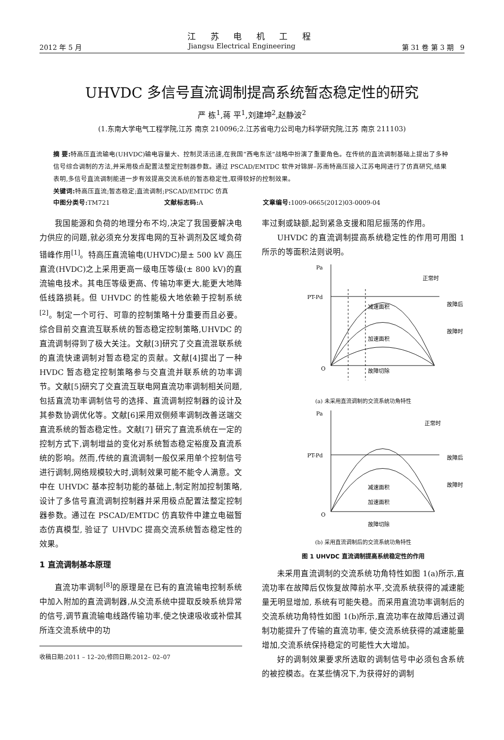江 苏 电 机 工 程
2012 年 5 月 Jiangsu Electrical Engineering 第 31 卷 第 3 期 9
UHVDC 多信号直流调制提高系统暂态稳定性的研究
严 栋<sup>1</sup>,蒋 平<sup>1</sup>,刘建坤<sup>2</sup>,赵静波<sup>2</sup>
(1.东南大学电气工程学院,江苏 南京 210096;2.江苏省电力公司电力科学研究院,江苏 南京 211103)
摘 要: 特高压直流输电(UHVDC)输电容量大、控制灵活迅速,在我国“西电东送”战略中扮演了重要角色。在传统的直流调制基础上提出了多种信号综合调制的方法,并采用极点配置法整定控制器参数。通过 PSCAD/EMTDC 软件对锦屏–苏南特高压接入江苏电网进行了仿真研究,结果表明,多信号直流调制能进一步有效提高交流系统的暂态稳定性,取得较好的控制效果。
关键词: 特高压直流;暂态稳定;直流调制;PSCAD/EMTDC 仿真
中图分类号: TM721 文献标志码: A 文章编号: 1009-0665(2012)03-0009-04
我国能源和负荷的地理分布不均,决定了我国要解决电力供应的问题,就必须充分发挥电网的互补调剂及区域负荷错峰作用<sup>[1]</sup>。特高压直流输电(UHVDC)是± 500 kV 高压直流(HVDC)之上采用更高一级电压等级(± 800 kV)的直流输电技术。其电压等级更高、传输功率更大,能更大地降低线路损耗。但 UHVDC 的性能极大地依赖于控制系统<sup>[2]</sup>。制定一个可行、可靠的控制策略十分重要而且必要。综合目前交直流互联系统的暂态稳定控制策略,UHVDC 的直流调制得到了极大关注。文献[3]研究了交直流混联系统的直流快速调制对暂态稳定的贡献。文献[4]提出了一种 HVDC 暂态稳定控制策略参与交直流并联系统的功率调节。文献[5]研究了交直流互联电网直流功率调制相关问题,包括直流功率调制信号的选择、直流调制控制器的设计及其参数协调优化等。文献[6]采用双侧频率调制改善送端交直流系统的暂态稳定性。文献[7] 研究了直流系统在一定的控制方式下,调制增益的变化对系统暂态稳定裕度及直流系统的影响。然而,传统的直流调制一般仅采用单个控制信号进行调制,网络规模较大时,调制效果可能不能令人满意。文中在 UHVDC 基本控制功能的基础上,制定附加控制策略,设计了多信号直流调制控制器并采用极点配置法整定控制器参数。通过在 PSCAD/EMTDC 仿真软件中建立电磁暂态仿真模型, 验证了 UHVDC 提高交流系统暂态稳定性的效果。
1 直流调制基本原理
直流功率调制<sup>[8]</sup>的原理是在已有的直流输电控制系统中加入附加的直流调制器,从交流系统中提取反映系统异常的信号,调节直流输电线路传输功率,使之快速吸收或补偿其所连交流系统中的功
收稿日期:2011 – 12–20;修回日期:2012– 02–07
率过剩或缺额,起到紧急支援和阻尼振荡的作用。
UHVDC 的直流调制提高系统稳定性的作用可用图 1 所示的等面积法则说明。
Pa
PT-Pd
正常时
故障后
故障时
减速面积
加速面积
O
故障切除
(a) 未采用直流调制的交流系统功角特性
Pa
PT-Pd
正常时
故障后
故障时
减速面积
加速面积
O
故障切除
(b) 采用直流调制后的交流系统功角特性
图 1 UHVDC 直流调制提高系统稳定性的作用
未采用直流调制的交流系统功角特性如图 1(a)所示,直流功率在故障后仅恢复故障前水平,交流系统获得的减速能量无明显增加, 系统有可能失稳。而采用直流功率调制后的交流系统功角特性如图 1(b)所示,直流功率在故障后通过调制功能提升了传输的直流功率, 使交流系统获得的减速能量增加,交流系统保持稳定的可能性大大增加。
好的调制效果要求所选取的调制信号中必须包含系统的被控模态。在某些情况下,为获得好的调制